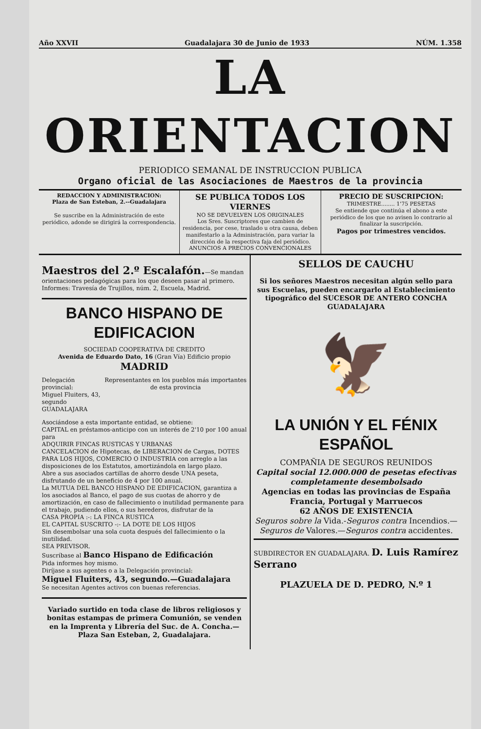Año XXVII Guadalajara 30 de Junio de 1933 NÚM. 1.358
LA ORIENTACION
PERIODICO SEMANAL DE INSTRUCCION PUBLICA
Organo oficial de las Asociaciones de Maestros de la provincia
REDACCION Y ADMINISTRACION:
Plaza de San Esteban, 2.--Guadalajara
Se suscribe en la Administración de este periódico, adonde se dirigirá la correspondencia.
SE PUBLICA TODOS LOS VIERNES
NO SE DEVUELVEN LOS ORIGINALES
Los Sres. Suscriptores que cambien de residencia, por cese, traslado u otra causa, deben manifestarlo a la Administración, para variar la dirección de la respectiva faja del periódico.
ANUNCIOS A PRECIOS CONVENCIONALES
PRECIO DE SUSCRIPCION:
TRIMESTRE........ 1'75 PESETAS
Se entiende que continúa el abono a este periódico de los que no avisen lo contrario al finalizar la suscripción.
Pagos por trimestres vencidos.
Maestros del 2.º Escalafón.—Se mandan orientaciones pedagógicas para los que deseen pasar al primero. Informes: Travesía de Trujillos, núm. 2, Escuela, Madrid.
BANCO HISPANO DE EDIFICACION
SOCIEDAD COOPERATIVA DE CREDITO
Avenida de Eduardo Dato, 16 (Gran Vía) Edificio propio
MADRID
Delegación provincial:
Miguel Fluiters, 43, segundo
GUADALAJARA Representantes en los pueblos más importantes de esta provincia
Asociándose a esta importante entidad, se obtiene:
CAPITAL en préstamos-anticipo con un interés de 2'10 por 100 anual para
ADQUIRIR FINCAS RUSTICAS Y URBANAS
CANCELACION de Hipotecas, de LIBERACION de Cargas, DOTES PARA LOS HIJOS, COMERCIO O INDUSTRIA con arreglo a las disposiciones de los Estatutos, amortizándola en largo plazo.
Abre a sus asociados cartillas de ahorro desde UNA peseta, disfrutando de un beneficio de 4 por 100 anual.
La MUTUA DEL BANCO HISPANO DE EDIFICACION, garantiza a los asociados al Banco, el pago de sus cuotas de ahorro y de amortización, en caso de fallecimiento o inutilidad permanente para el trabajo, pudiendo ellos, o sus herederos, disfrutar de la
CASA PROPIA :-: LA FINCA RUSTICA
EL CAPITAL SUSCRITO -:- LA DOTE DE LOS HIJOS
Sin desembolsar una sola cuota después del fallecimiento o la inutilidad.
SEA PREVISOR.
Suscríbase al Banco Hispano de Edificación
Pida informes hoy mismo.
Diríjase a sus agentes o a la Delegación provincial:
Miguel Fluiters, 43, segundo.—Guadalajara
Se necesitan Agentes activos con buenas referencias.
Variado surtido en toda clase de libros religiosos y bonitas estampas de primera Comunión, se venden en la Imprenta y Librería del Suc. de A. Concha.—Plaza San Esteban, 2, Guadalajara.
SELLOS DE CAUCHU
Si los señores Maestros necesitan algún sello para sus Escuelas, pueden encargarlo al Establecimiento tipográfico del SUCESOR DE ANTERO CONCHA
GUADALAJARA
🦅
LA UNIÓN Y EL FÉNIX ESPAÑOL
COMPAÑIA DE SEGUROS REUNIDOS
Capital social 12.000.000 de pesetas efectivas completamente desembolsado
Agencias en todas las provincias de España
Francia, Portugal y Marruecos
62 AÑOS DE EXISTENCIA
Seguros sobre la Vida.-Seguros contra Incendios.—Seguros de Valores.—Seguros contra accidentes.
SUBDIRECTOR EN GUADALAJARA. D. Luis Ramírez Serrano
PLAZUELA DE D. PEDRO, N.º 1